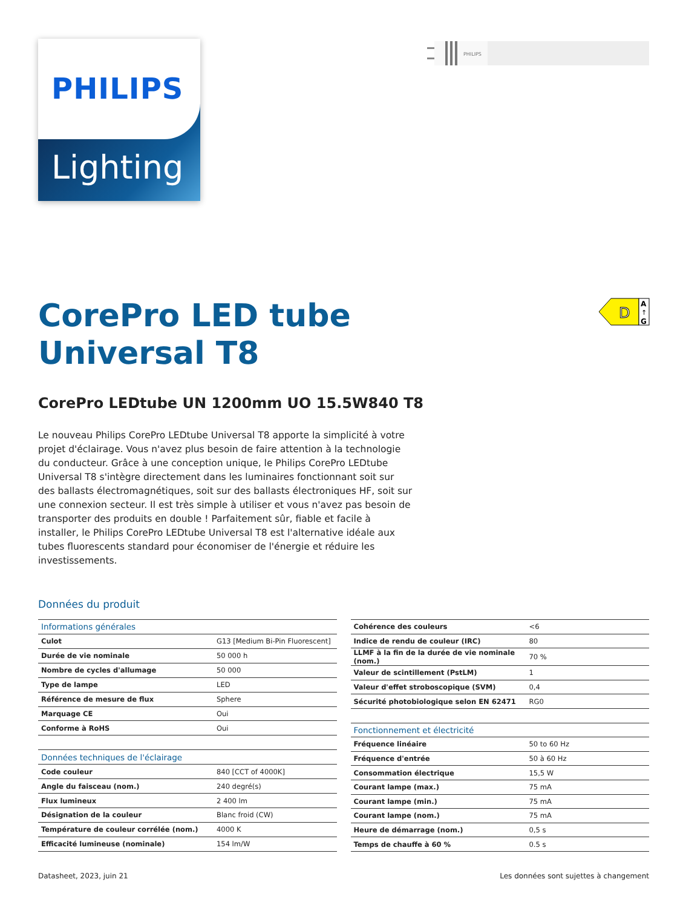PHILIPS
Lighting
PHILIPS
CorePro LED tube
Universal T8
D
A
↑
G
CorePro LEDtube UN 1200mm UO 15.5W840 T8
Le nouveau Philips CorePro LEDtube Universal T8 apporte la simplicité à votre projet d'éclairage. Vous n'avez plus besoin de faire attention à la technologie du conducteur. Grâce à une conception unique, le Philips CorePro LEDtube Universal T8 s'intègre directement dans les luminaires fonctionnant soit sur des ballasts électromagnétiques, soit sur des ballasts électroniques HF, soit sur une connexion secteur. Il est très simple à utiliser et vous n'avez pas besoin de transporter des produits en double ! Parfaitement sûr, fiable et facile à installer, le Philips CorePro LEDtube Universal T8 est l'alternative idéale aux tubes fluorescents standard pour économiser de l'énergie et réduire les investissements.
Données du produit
| Informations générales | |
| Culot | G13 [Medium Bi-Pin Fluorescent] |
| Durée de vie nominale | 50 000 h |
| Nombre de cycles d'allumage | 50 000 |
| Type de lampe | LED |
| Référence de mesure de flux | Sphere |
| Marquage CE | Oui |
| Conforme à RoHS | Oui |
| Données techniques de l'éclairage | |
| Code couleur | 840 [CCT of 4000K] |
| Angle du faisceau (nom.) | 240 degré(s) |
| Flux lumineux | 2 400 lm |
| Désignation de la couleur | Blanc froid (CW) |
| Température de couleur corrélée (nom.) | 4000 K |
| Efficacité lumineuse (nominale) | 154 lm/W |
| Cohérence des couleurs | <6 |
| Indice de rendu de couleur (IRC) | 80 |
| LLMF à la fin de la durée de vie nominale (nom.) | 70 % |
| Valeur de scintillement (PstLM) | 1 |
| Valeur d'effet stroboscopique (SVM) | 0,4 |
| Sécurité photobiologique selon EN 62471 | RG0 |
| Fonctionnement et électricité | |
| Fréquence linéaire | 50 to 60 Hz |
| Fréquence d'entrée | 50 à 60 Hz |
| Consommation électrique | 15,5 W |
| Courant lampe (max.) | 75 mA |
| Courant lampe (min.) | 75 mA |
| Courant lampe (nom.) | 75 mA |
| Heure de démarrage (nom.) | 0,5 s |
| Temps de chauffe à 60 % | 0.5 s |
Datasheet, 2023, juin 21 Les données sont sujettes à changement